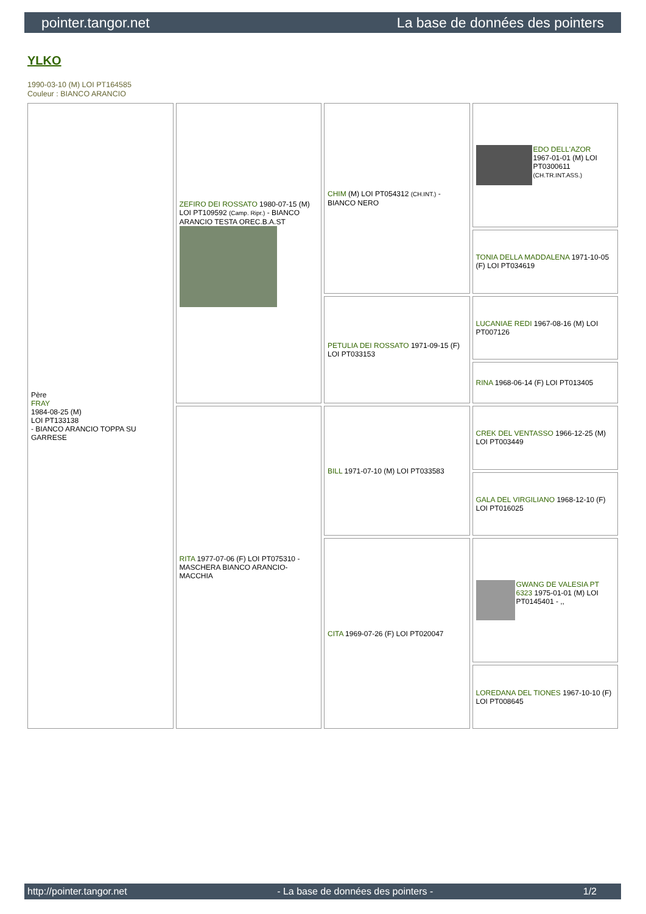pointer.tangor.net La base de données des pointers
YLKO
1990-03-10 (M) LOI PT164585
Couleur : BIANCO ARANCIO
| Père FRAY 1984-08-25 (M) LOI PT133138 - BIANCO ARANCIO TOPPA SU GARRESE | ZEFIRO DEI ROSSATO 1980-07-15 (M) LOI PT109592 (Camp. Ripr.) - BIANCO ARANCIO TESTA OREC.B.A.ST | CHIM (M) LOI PT054312 (CH.INT.) - BIANCO NERO | EDO DELL'AZOR 1967-01-01 (M) LOI PT0300611 (CH.TR.INT.ASS.) |
| | | | TONIA DELLA MADDALENA 1971-10-05 (F) LOI PT034619 |
| | | PETULIA DEI ROSSATO 1971-09-15 (F) LOI PT033153 | LUCANIAE REDI 1967-08-16 (M) LOI PT007126 |
| | | | RINA 1968-06-14 (F) LOI PT013405 |
| | RITA 1977-07-06 (F) LOI PT075310 - MASCHERA BIANCO ARANCIO-MACCHIA | BILL 1971-07-10 (M) LOI PT033583 | CREK DEL VENTASSO 1966-12-25 (M) LOI PT003449 |
| | | | GALA DEL VIRGILIANO 1968-12-10 (F) LOI PT016025 |
| | | CITA 1969-07-26 (F) LOI PT020047 | GWANG DE VALESIA PT 6323 1975-01-01 (M) LOI PT0145401 - ,, |
| | | | LOREDANA DEL TIONES 1967-10-10 (F) LOI PT008645 |
http://pointer.tangor.net - La base de données des pointers - 1/2